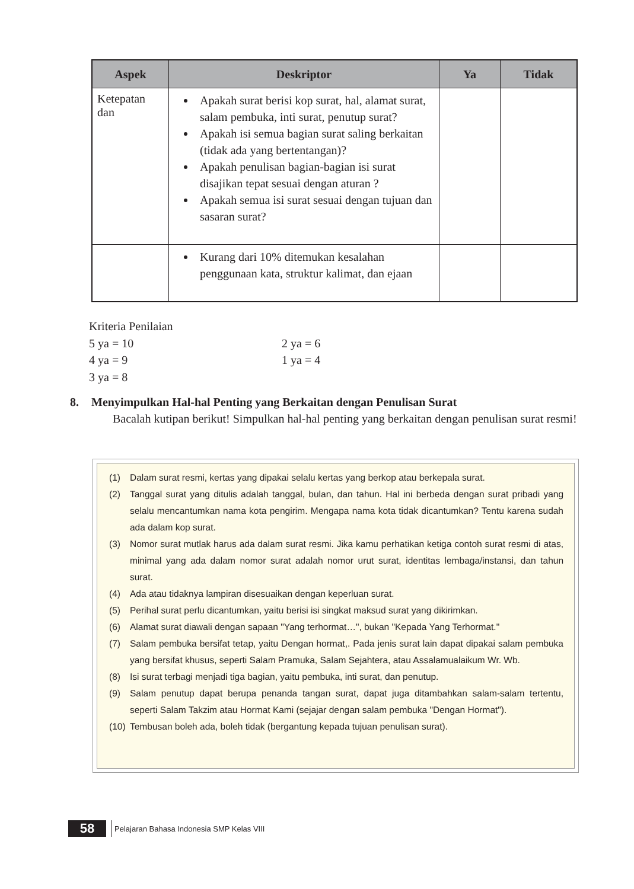| Aspek | Deskriptor | Ya | Tidak |
| --- | --- | --- | --- |
| Ketepatan dan | Apakah surat berisi kop surat, hal, alamat surat, salam pembuka, inti surat, penutup surat? Apakah isi semua bagian surat saling berkaitan (tidak ada yang bertentangan)? Apakah penulisan bagian-bagian isi surat disajikan tepat sesuai dengan aturan ? Apakah semua isi surat sesuai dengan tujuan dan sasaran surat? | | |
| | Kurang dari 10% ditemukan kesalahan penggunaan kata, struktur kalimat, dan ejaan | | |
Kriteria Penilaian
5 ya = 10 2 ya = 6
4 ya = 9 1 ya = 4
3 ya = 8
8. Menyimpulkan Hal-hal Penting yang Berkaitan dengan Penulisan Surat
Bacalah kutipan berikut! Simpulkan hal-hal penting yang berkaitan dengan penulisan surat resmi!
(1) Dalam surat resmi, kertas yang dipakai selalu kertas yang berkop atau berkepala surat.
(2) Tanggal surat yang ditulis adalah tanggal, bulan, dan tahun. Hal ini berbeda dengan surat pribadi yang selalu mencantumkan nama kota pengirim. Mengapa nama kota tidak dicantumkan? Tentu karena sudah ada dalam kop surat.
(3) Nomor surat mutlak harus ada dalam surat resmi. Jika kamu perhatikan ketiga contoh surat resmi di atas, minimal yang ada dalam nomor surat adalah nomor urut surat, identitas lembaga/instansi, dan tahun surat.
(4) Ada atau tidaknya lampiran disesuaikan dengan keperluan surat.
(5) Perihal surat perlu dicantumkan, yaitu berisi isi singkat maksud surat yang dikirimkan.
(6) Alamat surat diawali dengan sapaan "Yang terhormat…", bukan "Kepada Yang Terhormat."
(7) Salam pembuka bersifat tetap, yaitu Dengan hormat,. Pada jenis surat lain dapat dipakai salam pembuka yang bersifat khusus, seperti Salam Pramuka, Salam Sejahtera, atau Assalamualaikum Wr. Wb.
(8) Isi surat terbagi menjadi tiga bagian, yaitu pembuka, inti surat, dan penutup.
(9) Salam penutup dapat berupa penanda tangan surat, dapat juga ditambahkan salam-salam tertentu, seperti Salam Takzim atau Hormat Kami (sejajar dengan salam pembuka "Dengan Hormat").
(10) Tembusan boleh ada, boleh tidak (bergantung kepada tujuan penulisan surat).
58
Pelajaran Bahasa Indonesia SMP Kelas VIII